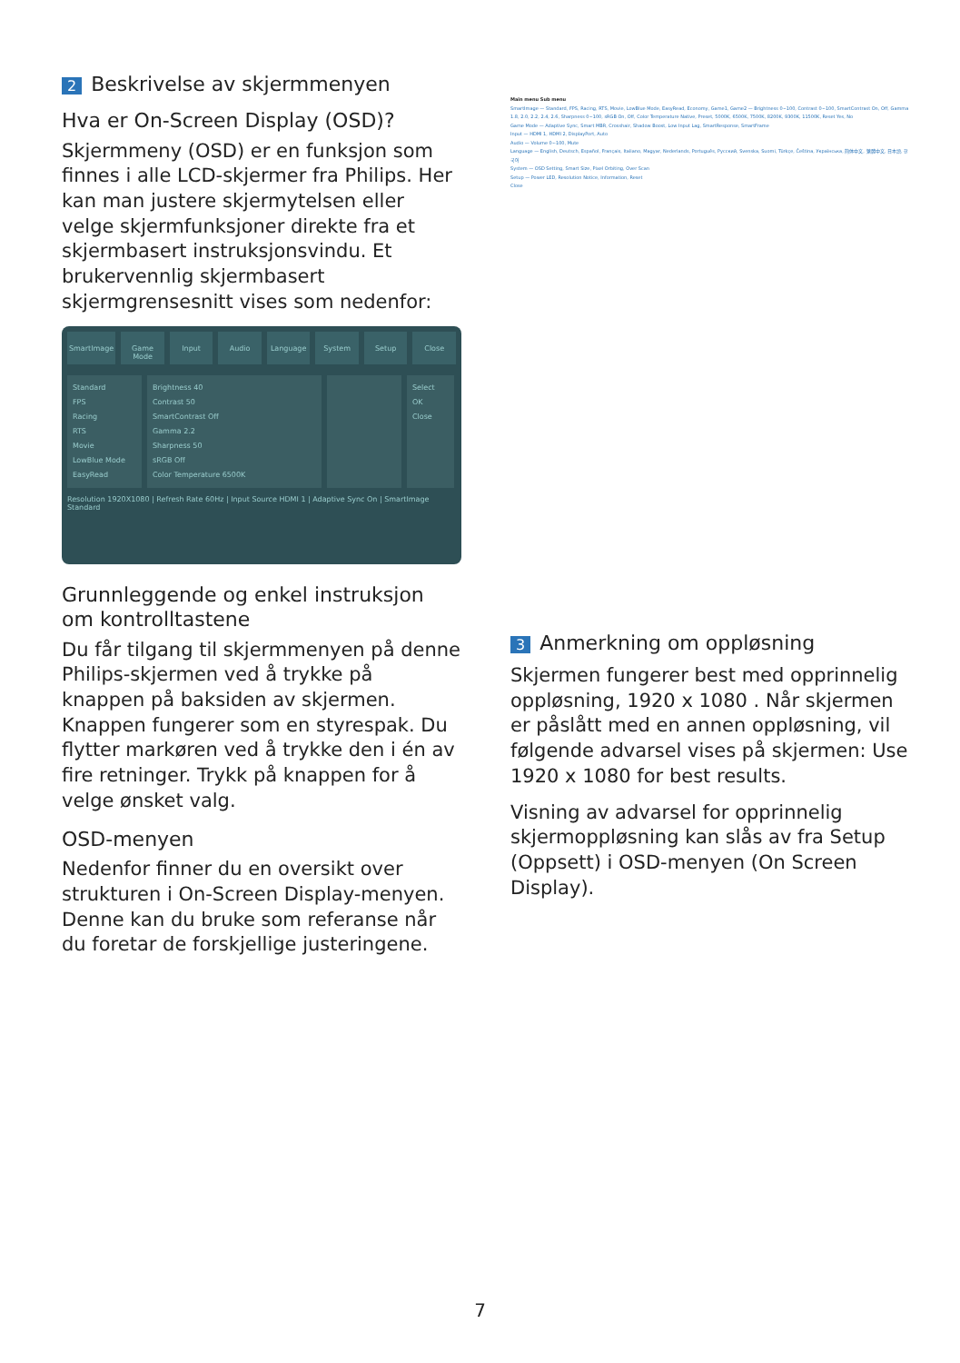2 Beskrivelse av skjermmenyen
Hva er On-Screen Display (OSD)?
Skjermmeny (OSD) er en funksjon som finnes i alle LCD-skjermer fra Philips. Her kan man justere skjermytelsen eller velge skjermfunksjoner direkte fra et skjermbasert instruksjonsvindu. Et brukervennlig skjermbasert skjermgrensesnitt vises som nedenfor:
SmartImage Game Mode Input Audio Language System Setup Close
Standard
FPS
Racing
RTS
Movie
LowBlue Mode
EasyRead
Brightness 40
Contrast 50
SmartContrast Off
Gamma 2.2
Sharpness 50
sRGB Off
Color Temperature 6500K
Select
OK
Close
Resolution 1920X1080 | Refresh Rate 60Hz | Input Source HDMI 1 | Adaptive Sync On | SmartImage Standard
Grunnleggende og enkel instruksjon om kontrolltastene
Du får tilgang til skjermmenyen på denne Philips-skjermen ved å trykke på knappen på baksiden av skjermen. Knappen fungerer som en styrespak. Du flytter markøren ved å trykke den i én av fire retninger. Trykk på knappen for å velge ønsket valg.
OSD-menyen
Nedenfor finner du en oversikt over strukturen i On-Screen Display-menyen. Denne kan du bruke som referanse når du foretar de forskjellige justeringene.
Main menu Sub menu
SmartImage — Standard, FPS, Racing, RTS, Movie, LowBlue Mode, EasyRead, Economy, Game1, Game2 — Brightness 0~100, Contrast 0~100, SmartContrast On, Off, Gamma 1.8, 2.0, 2.2, 2.4, 2.6, Sharpness 0~100, sRGB On, Off, Color Temperature Native, Preset, 5000K, 6500K, 7500K, 8200K, 9300K, 11500K, Reset Yes, No
Game Mode — Adaptive Sync, Smart MBR, Crosshair, Shadow Boost, Low Input Lag, SmartResponse, SmartFrame
Input — HDMI 1, HDMI 2, DisplayPort, Auto
Audio — Volume 0~100, Mute
Language — English, Deutsch, Español, Français, Italiano, Magyar, Nederlands, Português, Русский, Svenska, Suomi, Türkçe, Čeština, Українська, 简体中文, 繁體中文, 日本語, 한국어
System — OSD Setting, Smart Size, Pixel Orbiting, Over Scan
Setup — Power LED, Resolution Notice, Information, Reset
Close
3 Anmerkning om oppløsning
Skjermen fungerer best med opprinnelig oppløsning, 1920 x 1080 . Når skjermen er påslått med en annen oppløsning, vil følgende advarsel vises på skjermen: Use 1920 x 1080 for best results.
Visning av advarsel for opprinnelig skjermoppløsning kan slås av fra Setup (Oppsett) i OSD-menyen (On Screen Display).
7